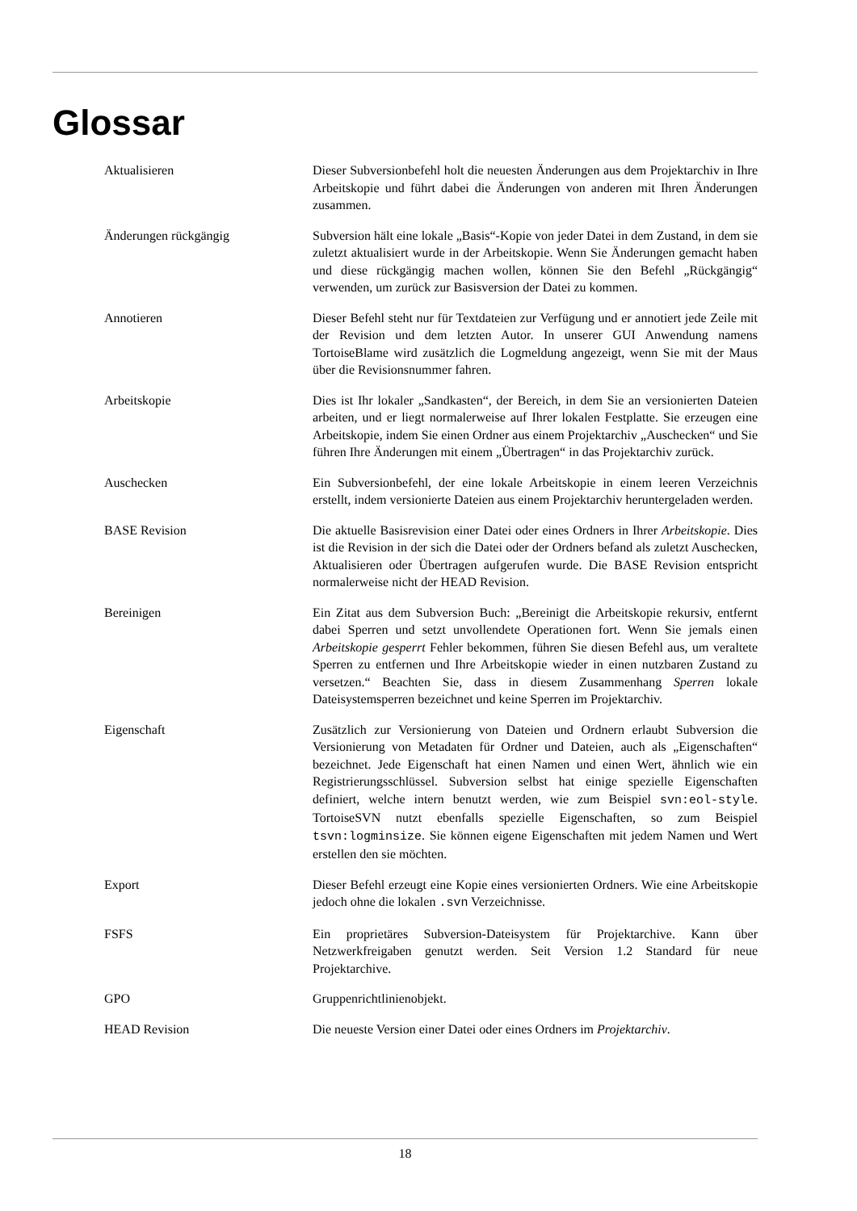Glossar
Aktualisieren Dieser Subversionbefehl holt die neuesten Änderungen aus dem Projektarchiv in Ihre Arbeitskopie und führt dabei die Änderungen von anderen mit Ihren Änderungen zusammen.
Änderungen rückgängig Subversion hält eine lokale „Basis“-Kopie von jeder Datei in dem Zustand, in dem sie zuletzt aktualisiert wurde in der Arbeitskopie. Wenn Sie Änderungen gemacht haben und diese rückgängig machen wollen, können Sie den Befehl „Rückgängig“ verwenden, um zurück zur Basisversion der Datei zu kommen.
Annotieren Dieser Befehl steht nur für Textdateien zur Verfügung und er annotiert jede Zeile mit der Revision und dem letzten Autor. In unserer GUI Anwendung namens TortoiseBlame wird zusätzlich die Logmeldung angezeigt, wenn Sie mit der Maus über die Revisionsnummer fahren.
Arbeitskopie Dies ist Ihr lokaler „Sandkasten“, der Bereich, in dem Sie an versionierten Dateien arbeiten, und er liegt normalerweise auf Ihrer lokalen Festplatte. Sie erzeugen eine Arbeitskopie, indem Sie einen Ordner aus einem Projektarchiv „Auschecken“ und Sie führen Ihre Änderungen mit einem „Übertragen“ in das Projektarchiv zurück.
Auschecken Ein Subversionbefehl, der eine lokale Arbeitskopie in einem leeren Verzeichnis erstellt, indem versionierte Dateien aus einem Projektarchiv heruntergeladen werden.
BASE Revision Die aktuelle Basisrevision einer Datei oder eines Ordners in Ihrer Arbeitskopie. Dies ist die Revision in der sich die Datei oder der Ordners befand als zuletzt Auschecken, Aktualisieren oder Übertragen aufgerufen wurde. Die BASE Revision entspricht normalerweise nicht der HEAD Revision.
Bereinigen Ein Zitat aus dem Subversion Buch: „Bereinigt die Arbeitskopie rekursiv, entfernt dabei Sperren und setzt unvollendete Operationen fort. Wenn Sie jemals einen Arbeitskopie gesperrt Fehler bekommen, führen Sie diesen Befehl aus, um veraltete Sperren zu entfernen und Ihre Arbeitskopie wieder in einen nutzbaren Zustand zu versetzen.“ Beachten Sie, dass in diesem Zusammenhang Sperren lokale Dateisystemsperren bezeichnet und keine Sperren im Projektarchiv.
Eigenschaft Zusätzlich zur Versionierung von Dateien und Ordnern erlaubt Subversion die Versionierung von Metadaten für Ordner und Dateien, auch als „Eigenschaften“ bezeichnet. Jede Eigenschaft hat einen Namen und einen Wert, ähnlich wie ein Registrierungsschlüssel. Subversion selbst hat einige spezielle Eigenschaften definiert, welche intern benutzt werden, wie zum Beispiel svn:eol-style. TortoiseSVN nutzt ebenfalls spezielle Eigenschaften, so zum Beispiel tsvn:logminsize. Sie können eigene Eigenschaften mit jedem Namen und Wert erstellen den sie möchten.
Export Dieser Befehl erzeugt eine Kopie eines versionierten Ordners. Wie eine Arbeitskopie jedoch ohne die lokalen .svn Verzeichnisse.
FSFS Ein proprietäres Subversion-Dateisystem für Projektarchive. Kann über Netzwerkfreigaben genutzt werden. Seit Version 1.2 Standard für neue Projektarchive.
GPO Gruppenrichtlinienobjekt.
HEAD Revision Die neueste Version einer Datei oder eines Ordners im Projektarchiv.
18